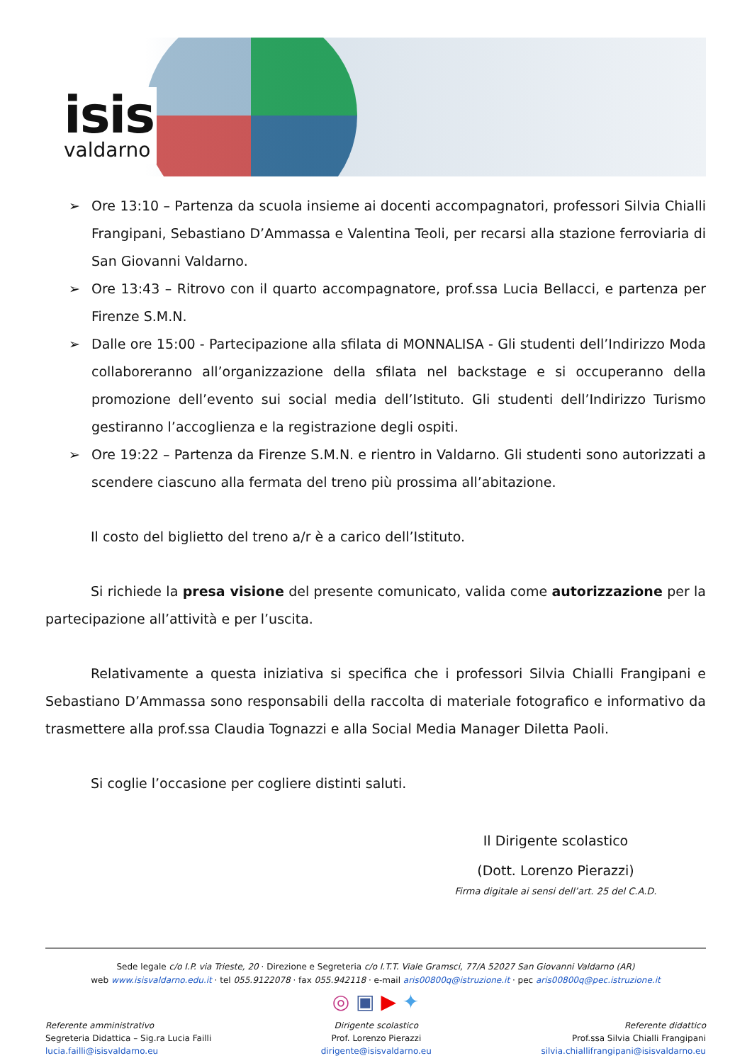isis
valdarno
➢ Ore 13:10 – Partenza da scuola insieme ai docenti accompagnatori, professori Silvia Chialli Frangipani, Sebastiano D’Ammassa e Valentina Teoli, per recarsi alla stazione ferroviaria di San Giovanni Valdarno.
➢ Ore 13:43 – Ritrovo con il quarto accompagnatore, prof.ssa Lucia Bellacci, e partenza per Firenze S.M.N.
➢ Dalle ore 15:00 - Partecipazione alla sfilata di MONNALISA - Gli studenti dell’Indirizzo Moda collaboreranno all’organizzazione della sfilata nel backstage e si occuperanno della promozione dell’evento sui social media dell’Istituto. Gli studenti dell’Indirizzo Turismo gestiranno l’accoglienza e la registrazione degli ospiti.
➢ Ore 19:22 – Partenza da Firenze S.M.N. e rientro in Valdarno. Gli studenti sono autorizzati a scendere ciascuno alla fermata del treno più prossima all’abitazione.
Il costo del biglietto del treno a/r è a carico dell’Istituto.
Si richiede la presa visione del presente comunicato, valida come autorizzazione per la partecipazione all’attività e per l’uscita.
Relativamente a questa iniziativa si specifica che i professori Silvia Chialli Frangipani e Sebastiano D’Ammassa sono responsabili della raccolta di materiale fotografico e informativo da trasmettere alla prof.ssa Claudia Tognazzi e alla Social Media Manager Diletta Paoli.
Si coglie l’occasione per cogliere distinti saluti.
Il Dirigente scolastico
(Dott. Lorenzo Pierazzi)
Firma digitale ai sensi dell’art. 25 del C.A.D.
Sede legale c/o I.P. via Trieste, 20 · Direzione e Segreteria c/o I.T.T. Viale Gramsci, 77/A 52027 San Giovanni Valdarno (AR)
web www.isisvaldarno.edu.it · tel 055.9122078 · fax 055.942118 · e-mail aris00800q@istruzione.it · pec aris00800q@pec.istruzione.it
◎ ▣ ▶ ✦
Referente amministrativo
Segreteria Didattica – Sig.ra Lucia Failli
lucia.failli@isisvaldarno.eu
Dirigente scolastico
Prof. Lorenzo Pierazzi
dirigente@isisvaldarno.eu
Referente didattico
Prof.ssa Silvia Chialli Frangipani
silvia.chiallifrangipani@isisvaldarno.eu